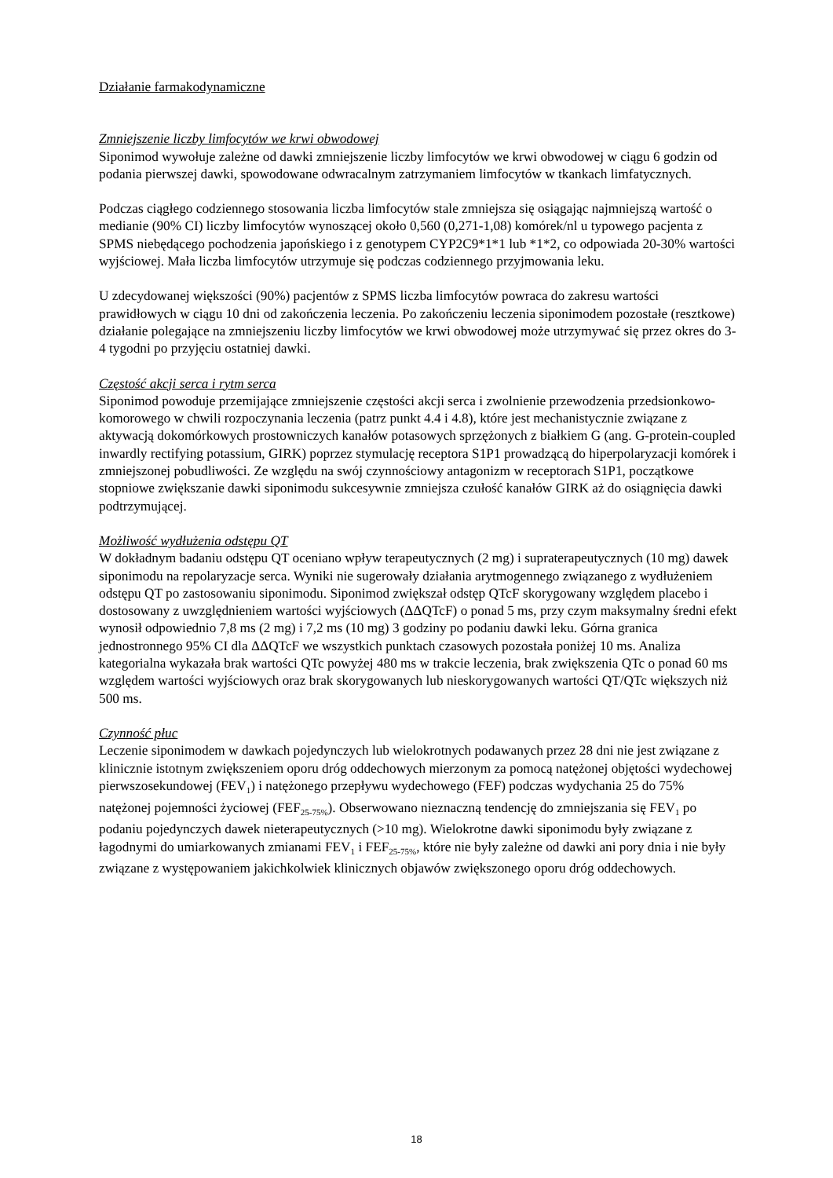Działanie farmakodynamiczne
Zmniejszenie liczby limfocytów we krwi obwodowej
Siponimod wywołuje zależne od dawki zmniejszenie liczby limfocytów we krwi obwodowej w ciągu 6 godzin od podania pierwszej dawki, spowodowane odwracalnym zatrzymaniem limfocytów w tkankach limfatycznych.
Podczas ciągłego codziennego stosowania liczba limfocytów stale zmniejsza się osiągając najmniejszą wartość o medianie (90% CI) liczby limfocytów wynoszącej około 0,560 (0,271-1,08) komórek/nl u typowego pacjenta z SPMS niebędącego pochodzenia japońskiego i z genotypem CYP2C9*1*1 lub *1*2, co odpowiada 20-30% wartości wyjściowej. Mała liczba limfocytów utrzymuje się podczas codziennego przyjmowania leku.
U zdecydowanej większości (90%) pacjentów z SPMS liczba limfocytów powraca do zakresu wartości prawidłowych w ciągu 10 dni od zakończenia leczenia. Po zakończeniu leczenia siponimodem pozostałe (resztkowe) działanie polegające na zmniejszeniu liczby limfocytów we krwi obwodowej może utrzymywać się przez okres do 3-4 tygodni po przyjęciu ostatniej dawki.
Częstość akcji serca i rytm serca
Siponimod powoduje przemijające zmniejszenie częstości akcji serca i zwolnienie przewodzenia przedsionkowo-komorowego w chwili rozpoczynania leczenia (patrz punkt 4.4 i 4.8), które jest mechanistycznie związane z aktywacją dokomórkowych prostowniczych kanałów potasowych sprzężonych z białkiem G (ang. G-protein-coupled inwardly rectifying potassium, GIRK) poprzez stymulację receptora S1P1 prowadzącą do hiperpolaryzacji komórek i zmniejszonej pobudliwości. Ze względu na swój czynnościowy antagonizm w receptorach S1P1, początkowe stopniowe zwiększanie dawki siponimodu sukcesywnie zmniejsza czułość kanałów GIRK aż do osiągnięcia dawki podtrzymującej.
Możliwość wydłużenia odstępu QT
W dokładnym badaniu odstępu QT oceniano wpływ terapeutycznych (2 mg) i supraterapeutycznych (10 mg) dawek siponimodu na repolaryzacje serca. Wyniki nie sugerowały działania arytmogennego związanego z wydłużeniem odstępu QT po zastosowaniu siponimodu. Siponimod zwiększał odstęp QTcF skorygowany względem placebo i dostosowany z uwzględnieniem wartości wyjściowych (ΔΔQTcF) o ponad 5 ms, przy czym maksymalny średni efekt wynosił odpowiednio 7,8 ms (2 mg) i 7,2 ms (10 mg) 3 godziny po podaniu dawki leku. Górna granica jednostronnego 95% CI dla ΔΔQTcF we wszystkich punktach czasowych pozostała poniżej 10 ms. Analiza kategorialna wykazała brak wartości QTc powyżej 480 ms w trakcie leczenia, brak zwiększenia QTc o ponad 60 ms względem wartości wyjściowych oraz brak skorygowanych lub nieskorygowanych wartości QT/QTc większych niż 500 ms.
Czynność płuc
Leczenie siponimodem w dawkach pojedynczych lub wielokrotnych podawanych przez 28 dni nie jest związane z klinicznie istotnym zwiększeniem oporu dróg oddechowych mierzonym za pomocą natężonej objętości wydechowej pierwszosekundowej (FEV<sub>1</sub>) i natężonego przepływu wydechowego (FEF) podczas wydychania 25 do 75% natężonej pojemności życiowej (FEF<sub>25-75%</sub>). Obserwowano nieznaczną tendencję do zmniejszania się FEV<sub>1</sub> po podaniu pojedynczych dawek nieterapeutycznych (>10 mg). Wielokrotne dawki siponimodu były związane z łagodnymi do umiarkowanych zmianami FEV<sub>1</sub> i FEF<sub>25-75%</sub>, które nie były zależne od dawki ani pory dnia i nie były związane z występowaniem jakichkolwiek klinicznych objawów zwiększonego oporu dróg oddechowych.
18